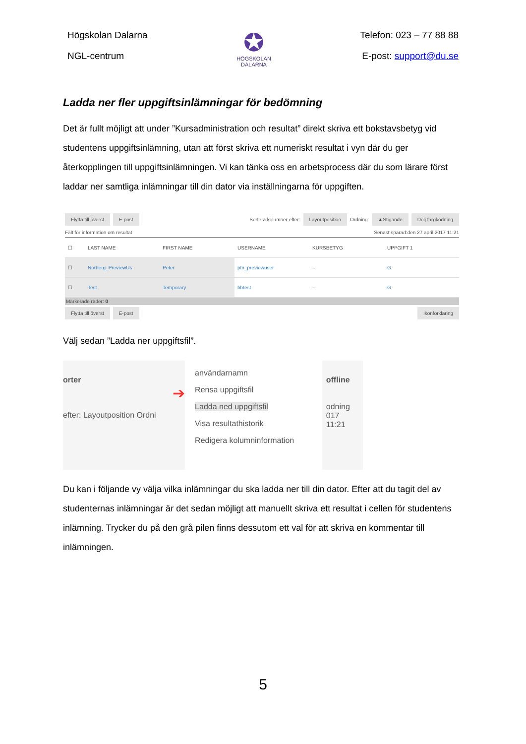Högskolan Dalarna
NGL-centrum
✪
HÖGSKOLAN
DALARNA
Telefon: 023 – 77 88 88
E-post: support@du.se
Ladda ner fler uppgiftsinlämningar för bedömning
Det är fullt möjligt att under ”Kursadministration och resultat” direkt skriva ett bokstavsbetyg vid studentens uppgiftsinlämning, utan att först skriva ett numeriskt resultat i vyn där du ger återkopplingen till uppgiftsinlämningen. Vi kan tänka oss en arbetsprocess där du som lärare först laddar ner samtliga inlämningar till din dator via inställningarna för uppgiften.
Flytta till överst E-post Sortera kolumner efter: Layoutposition Ordning: ▲Stigande Dölj färgkodning
Fält för information om resultat Senast sparad:den 27 april 2017 11:21
☐
LAST NAME
FIRST NAME
USERNAME
KURSBETYG
UPPGIFT 1
☐
Norberg_PreviewUs
Peter
ptn_previewuser
--
G
☐
Test
Temporary
bbtest
--
G
Markerade rader: 0
Flytta till överst E-post Ikonförklaring
Välj sedan ”Ladda ner uppgiftsfil”.
orter
➔
efter: Layoutposition Ordni
användarnamn
Rensa uppgiftsfil
Ladda ned uppgiftsfil
Visa resultathistorik
Redigera kolumninformation
offline
odning
017 11:21
Du kan i följande vy välja vilka inlämningar du ska ladda ner till din dator. Efter att du tagit del av studenternas inlämningar är det sedan möjligt att manuellt skriva ett resultat i cellen för studentens inlämning. Trycker du på den grå pilen finns dessutom ett val för att skriva en kommentar till inlämningen.
5